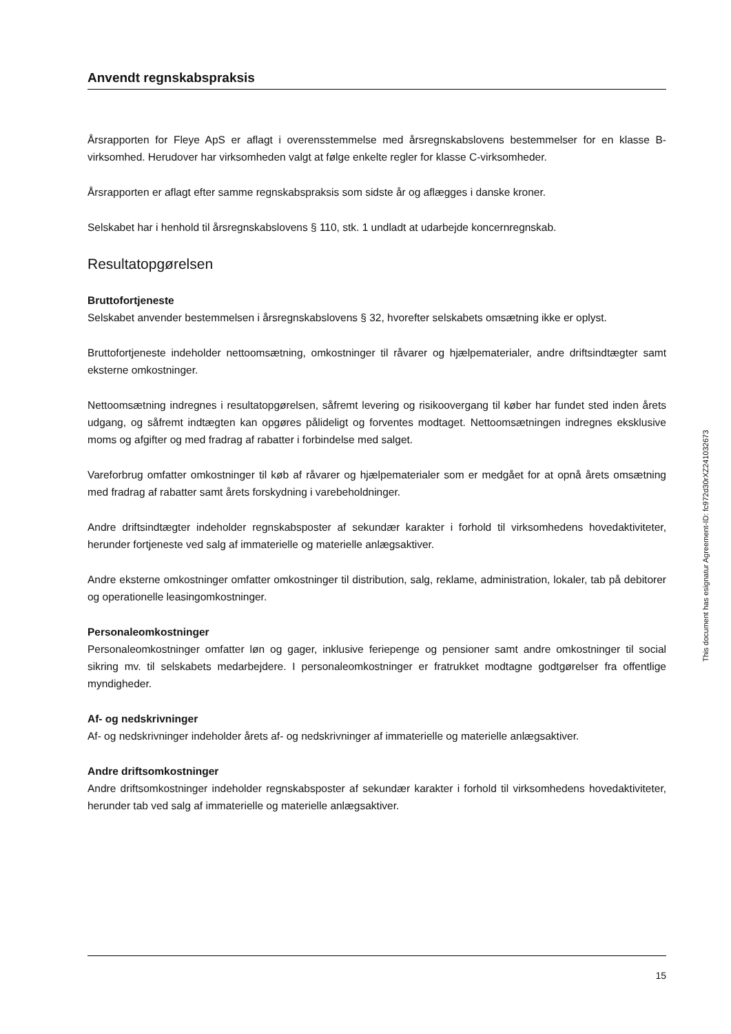Anvendt regnskabspraksis
Årsrapporten for Fleye ApS er aflagt i overensstemmelse med årsregnskabslovens bestemmelser for en klasse B-virksomhed. Herudover har virksomheden valgt at følge enkelte regler for klasse C-virksomheder.
Årsrapporten er aflagt efter samme regnskabspraksis som sidste år og aflægges i danske kroner.
Selskabet har i henhold til årsregnskabslovens § 110, stk. 1 undladt at udarbejde koncernregnskab.
Resultatopgørelsen
Bruttofortjeneste
Selskabet anvender bestemmelsen i årsregnskabslovens § 32, hvorefter selskabets omsætning ikke er oplyst.
Bruttofortjeneste indeholder nettoomsætning, omkostninger til råvarer og hjælpematerialer, andre driftsindtægter samt eksterne omkostninger.
Nettoomsætning indregnes i resultatopgørelsen, såfremt levering og risikoovergang til køber har fundet sted inden årets udgang, og såfremt indtægten kan opgøres pålideligt og forventes modtaget. Nettoomsætningen indregnes eksklusive moms og afgifter og med fradrag af rabatter i forbindelse med salget.
Vareforbrug omfatter omkostninger til køb af råvarer og hjælpematerialer som er medgået for at opnå årets omsætning med fradrag af rabatter samt årets forskydning i varebeholdninger.
Andre driftsindtægter indeholder regnskabsposter af sekundær karakter i forhold til virksomhedens hovedaktiviteter, herunder fortjeneste ved salg af immaterielle og materielle anlægsaktiver.
Andre eksterne omkostninger omfatter omkostninger til distribution, salg, reklame, administration, lokaler, tab på debitorer og operationelle leasingomkostninger.
Personaleomkostninger
Personaleomkostninger omfatter løn og gager, inklusive feriepenge og pensioner samt andre omkostninger til social sikring mv. til selskabets medarbejdere. I personaleomkostninger er fratrukket modtagne godtgørelser fra offentlige myndigheder.
Af- og nedskrivninger
Af- og nedskrivninger indeholder årets af- og nedskrivninger af immaterielle og materielle anlægsaktiver.
Andre driftsomkostninger
Andre driftsomkostninger indeholder regnskabsposter af sekundær karakter i forhold til virksomhedens hovedaktiviteter, herunder tab ved salg af immaterielle og materielle anlægsaktiver.
This document has esignatur Agreement-ID: fc972d30rXZ241032673
15